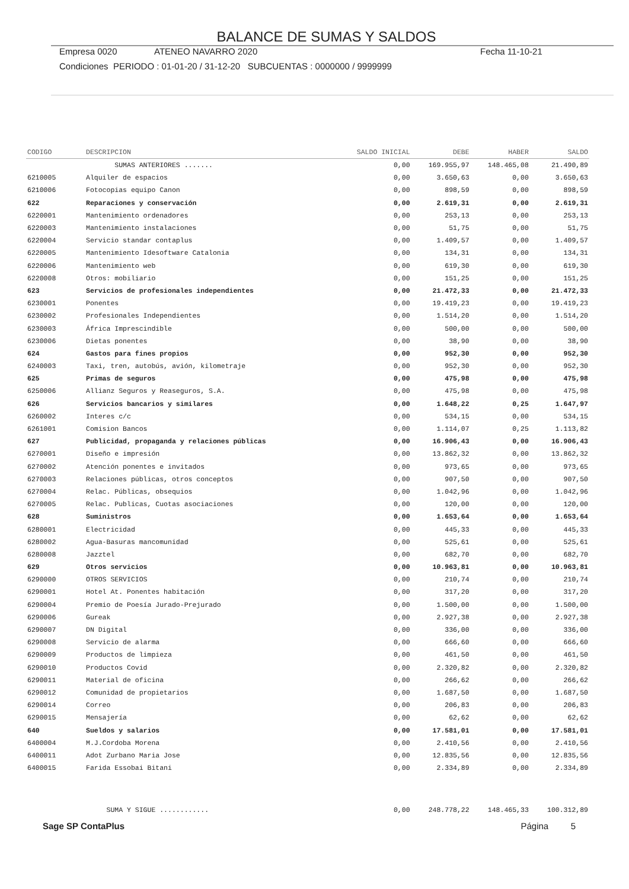BALANCE DE SUMAS Y SALDOS
Empresa 0020 ATENEO NAVARRO 2020 Fecha 11-10-21
Condiciones PERIODO : 01-01-20 / 31-12-20 SUBCUENTAS : 0000000 / 9999999
| CODIGO | DESCRIPCION | SALDO INICIAL | DEBE | HABER | SALDO |
| --- | --- | --- | --- | --- | --- |
| | SUMAS ANTERIORES ....... | 0,00 | 169.955,97 | 148.465,08 | 21.490,89 |
| 6210005 | Alquiler de espacios | 0,00 | 3.650,63 | 0,00 | 3.650,63 |
| 6210006 | Fotocopias equipo Canon | 0,00 | 898,59 | 0,00 | 898,59 |
| 622 | Reparaciones y conservación | 0,00 | 2.619,31 | 0,00 | 2.619,31 |
| 6220001 | Mantenimiento ordenadores | 0,00 | 253,13 | 0,00 | 253,13 |
| 6220003 | Mantenimiento instalaciones | 0,00 | 51,75 | 0,00 | 51,75 |
| 6220004 | Servicio standar contaplus | 0,00 | 1.409,57 | 0,00 | 1.409,57 |
| 6220005 | Mantenimiento Idesoftware Catalonia | 0,00 | 134,31 | 0,00 | 134,31 |
| 6220006 | Mantenimiento web | 0,00 | 619,30 | 0,00 | 619,30 |
| 6220008 | Otros: mobiliario | 0,00 | 151,25 | 0,00 | 151,25 |
| 623 | Servicios de profesionales independientes | 0,00 | 21.472,33 | 0,00 | 21.472,33 |
| 6230001 | Ponentes | 0,00 | 19.419,23 | 0,00 | 19.419,23 |
| 6230002 | Profesionales Independientes | 0,00 | 1.514,20 | 0,00 | 1.514,20 |
| 6230003 | África Imprescindible | 0,00 | 500,00 | 0,00 | 500,00 |
| 6230006 | Dietas ponentes | 0,00 | 38,90 | 0,00 | 38,90 |
| 624 | Gastos para fines propios | 0,00 | 952,30 | 0,00 | 952,30 |
| 6240003 | Taxi, tren, autobús, avión, kilometraje | 0,00 | 952,30 | 0,00 | 952,30 |
| 625 | Primas de seguros | 0,00 | 475,98 | 0,00 | 475,98 |
| 6250006 | Allianz Seguros y Reaseguros, S.A. | 0,00 | 475,98 | 0,00 | 475,98 |
| 626 | Servicios bancarios y similares | 0,00 | 1.648,22 | 0,25 | 1.647,97 |
| 6260002 | Interes c/c | 0,00 | 534,15 | 0,00 | 534,15 |
| 6261001 | Comision Bancos | 0,00 | 1.114,07 | 0,25 | 1.113,82 |
| 627 | Publicidad, propaganda y relaciones públicas | 0,00 | 16.906,43 | 0,00 | 16.906,43 |
| 6270001 | Diseño e impresión | 0,00 | 13.862,32 | 0,00 | 13.862,32 |
| 6270002 | Atención ponentes e invitados | 0,00 | 973,65 | 0,00 | 973,65 |
| 6270003 | Relaciones públicas, otros conceptos | 0,00 | 907,50 | 0,00 | 907,50 |
| 6270004 | Relac. Públicas, obsequios | 0,00 | 1.042,96 | 0,00 | 1.042,96 |
| 6270005 | Relac. Publicas, Cuotas asociaciones | 0,00 | 120,00 | 0,00 | 120,00 |
| 628 | Suministros | 0,00 | 1.653,64 | 0,00 | 1.653,64 |
| 6280001 | Electricidad | 0,00 | 445,33 | 0,00 | 445,33 |
| 6280002 | Agua-Basuras mancomunidad | 0,00 | 525,61 | 0,00 | 525,61 |
| 6280008 | Jazztel | 0,00 | 682,70 | 0,00 | 682,70 |
| 629 | Otros servicios | 0,00 | 10.963,81 | 0,00 | 10.963,81 |
| 6290000 | OTROS SERVICIOS | 0,00 | 210,74 | 0,00 | 210,74 |
| 6290001 | Hotel At. Ponentes habitación | 0,00 | 317,20 | 0,00 | 317,20 |
| 6290004 | Premio de Poesía Jurado-Prejurado | 0,00 | 1.500,00 | 0,00 | 1.500,00 |
| 6290006 | Gureak | 0,00 | 2.927,38 | 0,00 | 2.927,38 |
| 6290007 | DN Digital | 0,00 | 336,00 | 0,00 | 336,00 |
| 6290008 | Servicio de alarma | 0,00 | 666,60 | 0,00 | 666,60 |
| 6290009 | Productos de limpieza | 0,00 | 461,50 | 0,00 | 461,50 |
| 6290010 | Productos Covid | 0,00 | 2.320,82 | 0,00 | 2.320,82 |
| 6290011 | Material de oficina | 0,00 | 266,62 | 0,00 | 266,62 |
| 6290012 | Comunidad de propietarios | 0,00 | 1.687,50 | 0,00 | 1.687,50 |
| 6290014 | Correo | 0,00 | 206,83 | 0,00 | 206,83 |
| 6290015 | Mensajería | 0,00 | 62,62 | 0,00 | 62,62 |
| 640 | Sueldos y salarios | 0,00 | 17.581,01 | 0,00 | 17.581,01 |
| 6400004 | M.J.Cordoba Morena | 0,00 | 2.410,56 | 0,00 | 2.410,56 |
| 6400011 | Adot Zurbano Maria Jose | 0,00 | 12.835,56 | 0,00 | 12.835,56 |
| 6400015 | Farida Essobai Bitani | 0,00 | 2.334,89 | 0,00 | 2.334,89 |
| | SUMA Y SIGUE ............ | 0,00 | 248.778,22 | 148.465,33 | 100.312,89 |
Sage SP ContaPlus Página 5